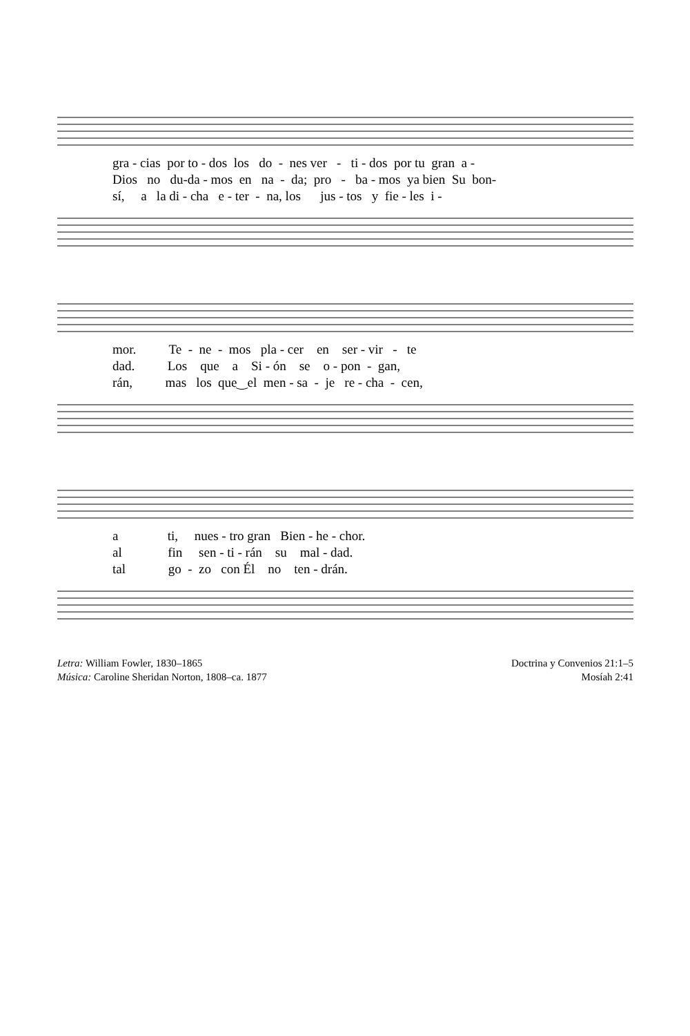gra - cias por to - dos los do - nes ver - ti - dos por tu gran a -
Dios no du-da - mos en na - da; pro - ba - mos ya bien Su bon-
sí, a la di - cha e - ter - na, los jus - tos y fie - les i -
mor. Te - ne - mos pla - cer en ser - vir - te
dad. Los que a Si - ón se o - pon - gan,
rán, mas los que‿el men - sa - je re - cha - cen,
a ti, nues - tro gran Bien - he - chor.
al fin sen - ti - rán su mal - dad.
tal go - zo con Él no ten - drán.
Letra: William Fowler, 1830–1865
Música: Caroline Sheridan Norton, 1808–ca. 1877
Doctrina y Convenios 21:1–5
Mosíah 2:41